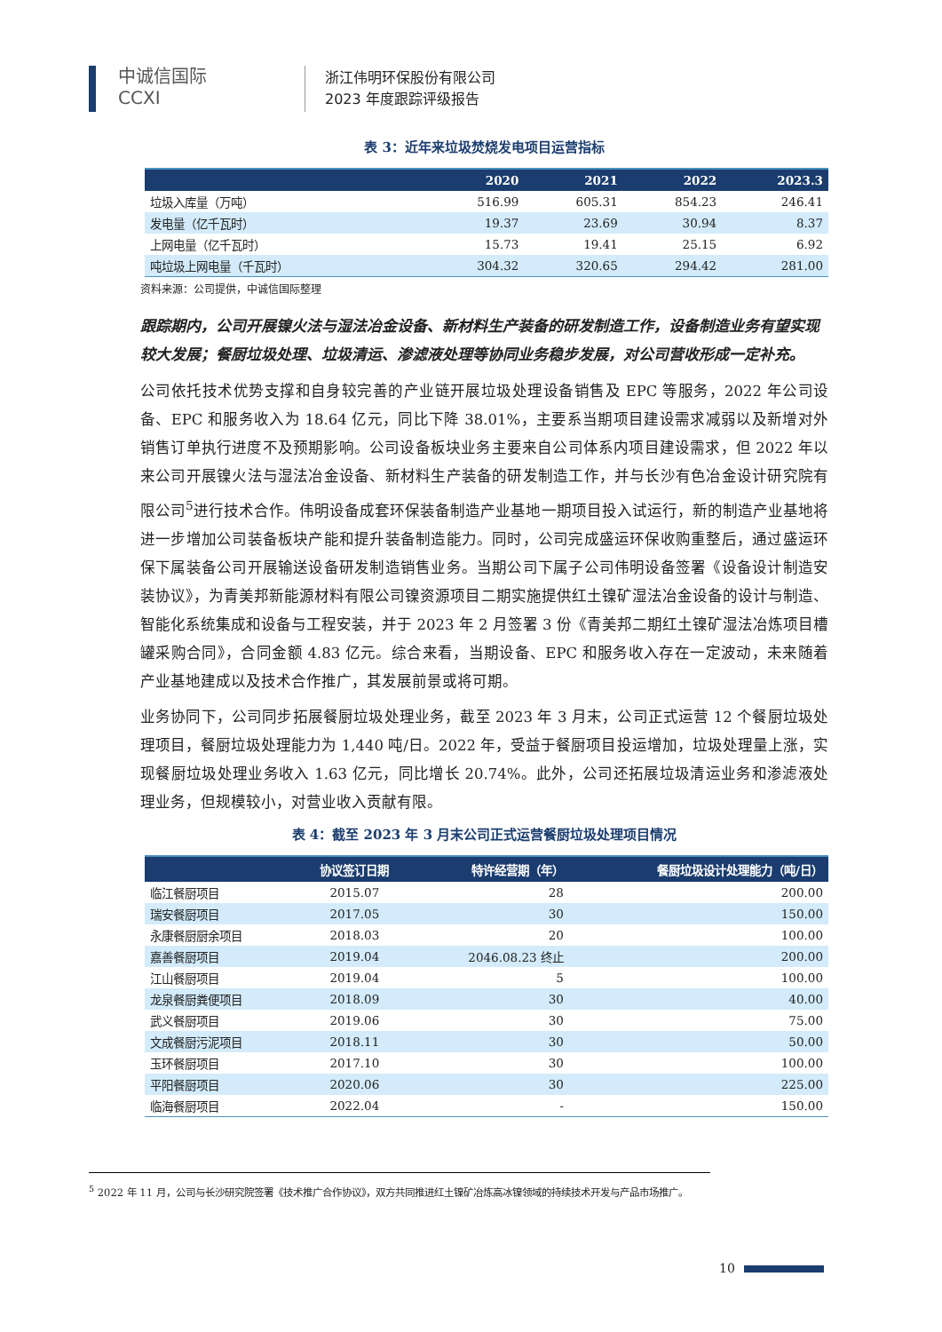中诚信国际
CCXI
浙江伟明环保股份有限公司
2023 年度跟踪评级报告
表 3：近年来垃圾焚烧发电项目运营指标
| | 2020 | 2021 | 2022 | 2023.3 |
| --- | --- | --- | --- | --- |
| 垃圾入库量（万吨） | 516.99 | 605.31 | 854.23 | 246.41 |
| 发电量（亿千瓦时） | 19.37 | 23.69 | 30.94 | 8.37 |
| 上网电量（亿千瓦时） | 15.73 | 19.41 | 25.15 | 6.92 |
| 吨垃圾上网电量（千瓦时） | 304.32 | 320.65 | 294.42 | 281.00 |
资料来源：公司提供，中诚信国际整理
跟踪期内，公司开展镍火法与湿法冶金设备、新材料生产装备的研发制造工作，设备制造业务有望实现较大发展；餐厨垃圾处理、垃圾清运、渗滤液处理等协同业务稳步发展，对公司营收形成一定补充。
公司依托技术优势支撑和自身较完善的产业链开展垃圾处理设备销售及 EPC 等服务，2022 年公司设备、EPC 和服务收入为 18.64 亿元，同比下降 38.01%，主要系当期项目建设需求减弱以及新增对外销售订单执行进度不及预期影响。公司设备板块业务主要来自公司体系内项目建设需求，但 2022 年以来公司开展镍火法与湿法冶金设备、新材料生产装备的研发制造工作，并与长沙有色冶金设计研究院有限公司<sup>5</sup>进行技术合作。伟明设备成套环保装备制造产业基地一期项目投入试运行，新的制造产业基地将进一步增加公司装备板块产能和提升装备制造能力。同时，公司完成盛运环保收购重整后，通过盛运环保下属装备公司开展输送设备研发制造销售业务。当期公司下属子公司伟明设备签署《设备设计制造安装协议》，为青美邦新能源材料有限公司镍资源项目二期实施提供红土镍矿湿法冶金设备的设计与制造、智能化系统集成和设备与工程安装，并于 2023 年 2 月签署 3 份《青美邦二期红土镍矿湿法冶炼项目槽罐采购合同》，合同金额 4.83 亿元。综合来看，当期设备、EPC 和服务收入存在一定波动，未来随着产业基地建成以及技术合作推广，其发展前景或将可期。
业务协同下，公司同步拓展餐厨垃圾处理业务，截至 2023 年 3 月末，公司正式运营 12 个餐厨垃圾处理项目，餐厨垃圾处理能力为 1,440 吨/日。2022 年，受益于餐厨项目投运增加，垃圾处理量上涨，实现餐厨垃圾处理业务收入 1.63 亿元，同比增长 20.74%。此外，公司还拓展垃圾清运业务和渗滤液处理业务，但规模较小，对营业收入贡献有限。
表 4：截至 2023 年 3 月末公司正式运营餐厨垃圾处理项目情况
| | 协议签订日期 | 特许经营期（年） | 餐厨垃圾设计处理能力（吨/日） |
| --- | --- | --- | --- |
| 临江餐厨项目 | 2015.07 | 28 | 200.00 |
| 瑞安餐厨项目 | 2017.05 | 30 | 150.00 |
| 永康餐厨厨余项目 | 2018.03 | 20 | 100.00 |
| 嘉善餐厨项目 | 2019.04 | 2046.08.23 终止 | 200.00 |
| 江山餐厨项目 | 2019.04 | 5 | 100.00 |
| 龙泉餐厨粪便项目 | 2018.09 | 30 | 40.00 |
| 武义餐厨项目 | 2019.06 | 30 | 75.00 |
| 文成餐厨污泥项目 | 2018.11 | 30 | 50.00 |
| 玉环餐厨项目 | 2017.10 | 30 | 100.00 |
| 平阳餐厨项目 | 2020.06 | 30 | 225.00 |
| 临海餐厨项目 | 2022.04 | - | 150.00 |
<sup>5</sup> 2022 年 11 月，公司与长沙研究院签署《技术推广合作协议》，双方共同推进红土镍矿冶炼高冰镍领域的持续技术开发与产品市场推广。
10